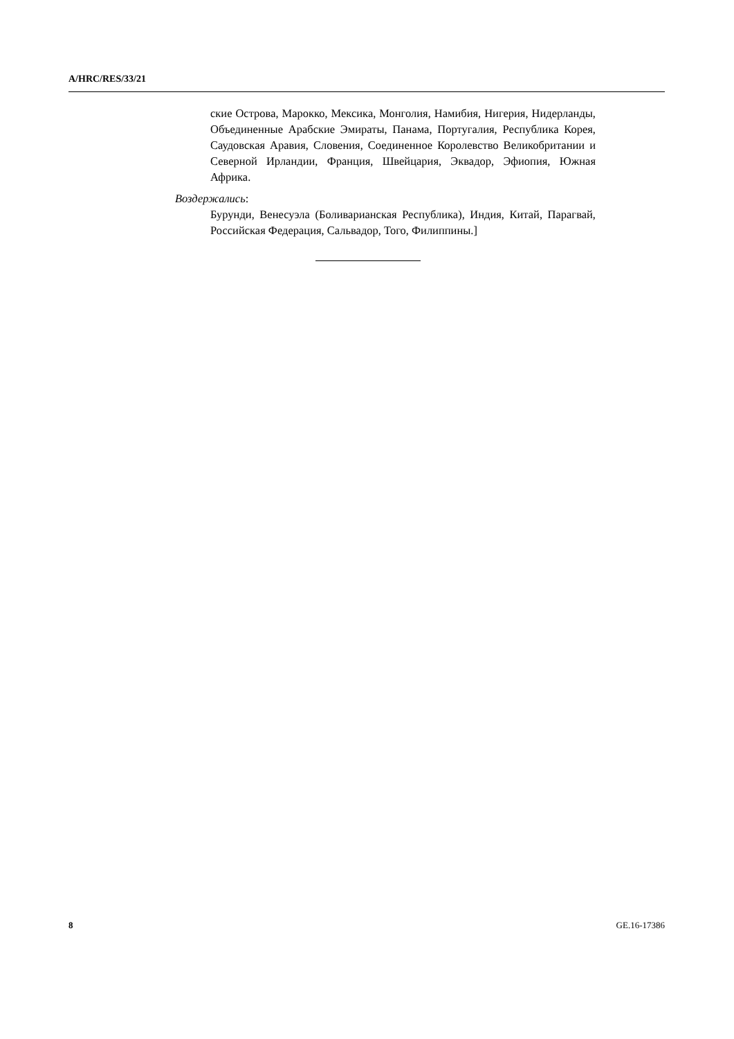A/HRC/RES/33/21
ские Острова, Марокко, Мексика, Монголия, Намибия, Нигерия, Нидерланды, Объединенные Арабские Эмираты, Панама, Португалия, Республика Корея, Саудовская Аравия, Словения, Соединенное Королевство Великобритании и Северной Ирландии, Франция, Швейцария, Эквадор, Эфиопия, Южная Африка.
Воздержались:
Бурунди, Венесуэла (Боливарианская Республика), Индия, Китай, Парагвай, Российская Федерация, Сальвадор, Того, Филиппины.]
8 GE.16-17386